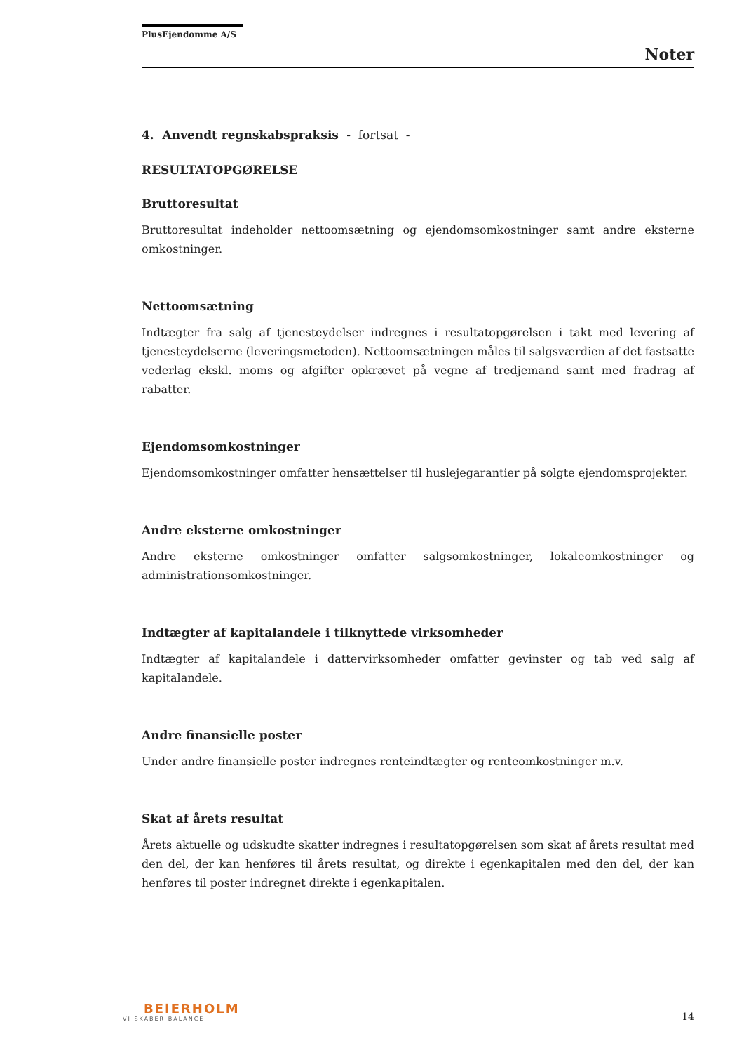PlusEjendomme A/S
Noter
4. Anvendt regnskabspraksis - fortsat -
RESULTATOPGØRELSE
Bruttoresultat
Bruttoresultat indeholder nettoomsætning og ejendomsomkostninger samt andre eksterne omkostninger.
Nettoomsætning
Indtægter fra salg af tjenesteydelser indregnes i resultatopgørelsen i takt med levering af tjenesteydelserne (leveringsmetoden). Nettoomsætningen måles til salgsværdien af det fastsatte vederlag ekskl. moms og afgifter opkrævet på vegne af tredjemand samt med fradrag af rabatter.
Ejendomsomkostninger
Ejendomsomkostninger omfatter hensættelser til huslejegarantier på solgte ejendomsprojekter.
Andre eksterne omkostninger
Andre eksterne omkostninger omfatter salgsomkostninger, lokaleomkostninger og administrationsomkostninger.
Indtægter af kapitalandele i tilknyttede virksomheder
Indtægter af kapitalandele i dattervirksomheder omfatter gevinster og tab ved salg af kapitalandele.
Andre finansielle poster
Under andre finansielle poster indregnes renteindtægter og renteomkostninger m.v.
Skat af årets resultat
Årets aktuelle og udskudte skatter indregnes i resultatopgørelsen som skat af årets resultat med den del, der kan henføres til årets resultat, og direkte i egenkapitalen med den del, der kan henføres til poster indregnet direkte i egenkapitalen.
BEIERHOLM
VI SKABER BALANCE
14